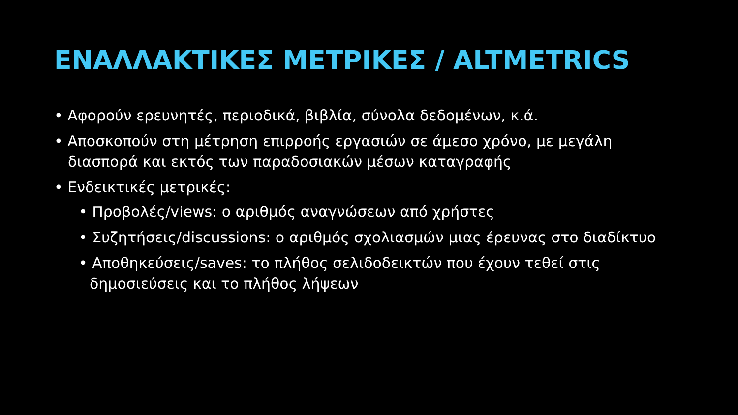ΕΝΑΛΛΑΚΤΙΚΕΣ ΜΕΤΡΙΚΕΣ / ALTMETRICS
• Αφορούν ερευνητές, περιοδικά, βιβλία, σύνολα δεδομένων, κ.ά.
• Αποσκοπούν στη μέτρηση επιρροής εργασιών σε άμεσο χρόνο, με μεγάλη διασπορά και εκτός των παραδοσιακών μέσων καταγραφής
• Ενδεικτικές μετρικές:
• Προβολές/views: ο αριθμός αναγνώσεων από χρήστες
• Συζητήσεις/discussions: ο αριθμός σχολιασμών μιας έρευνας στο διαδίκτυο
• Αποθηκεύσεις/saves: το πλήθος σελιδοδεικτών που έχουν τεθεί στις δημοσιεύσεις και το πλήθος λήψεων